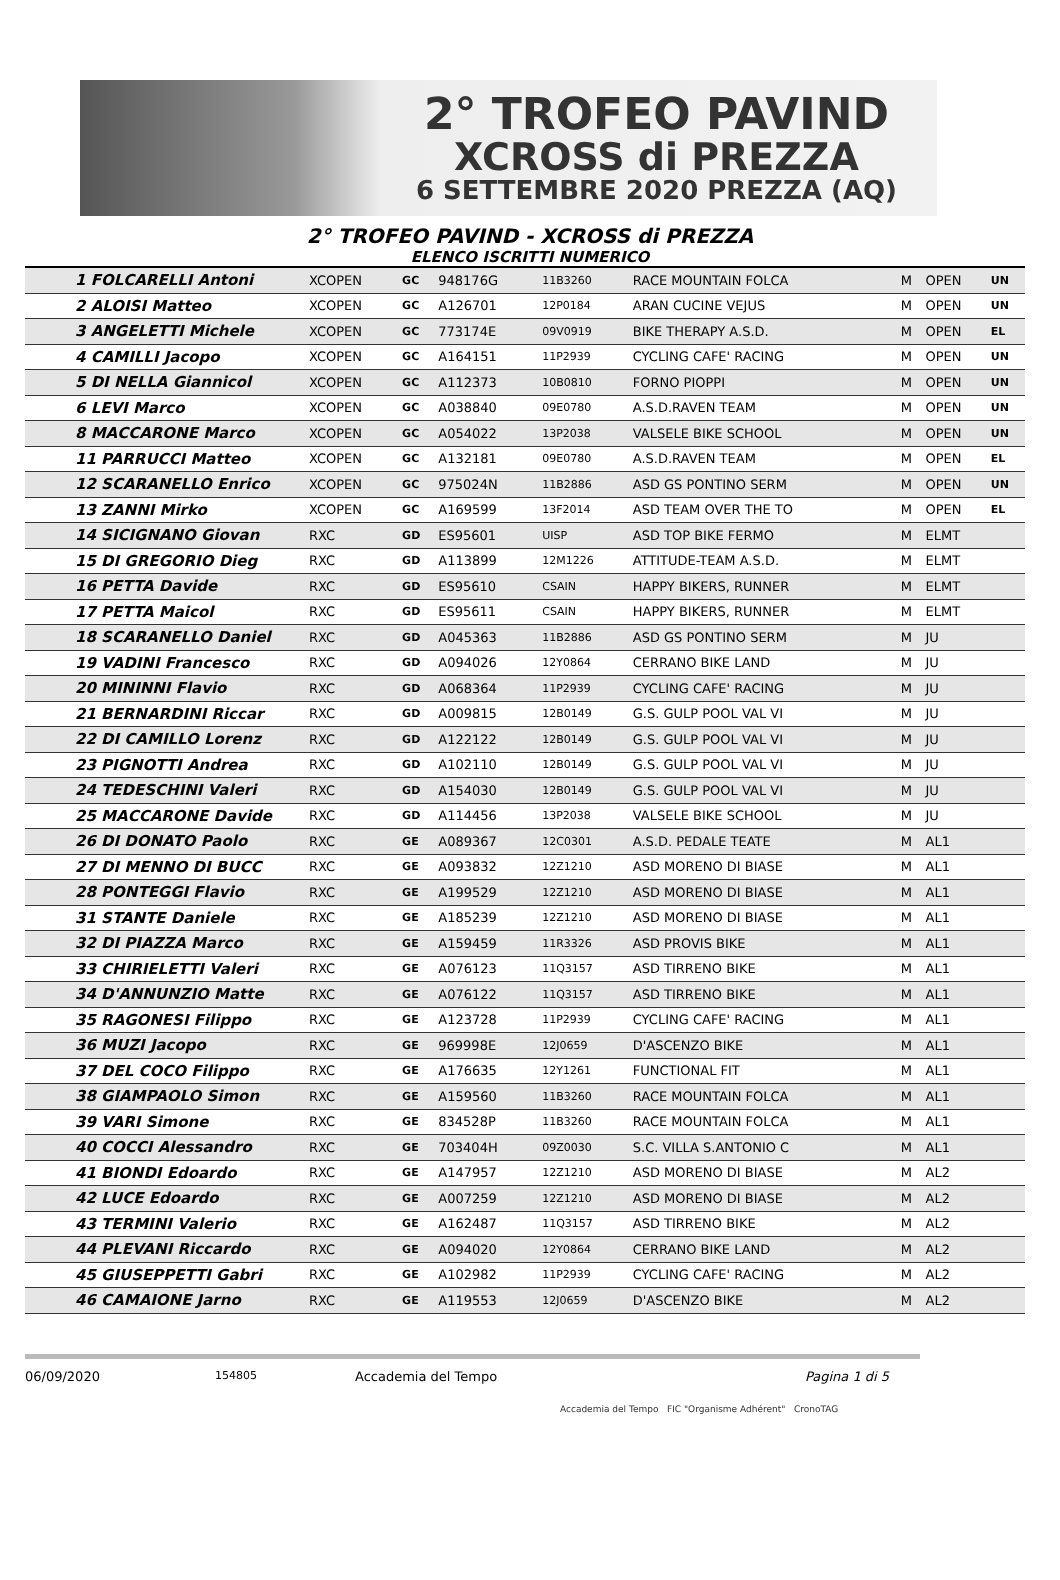2° TROFEO PAVIND
XCROSS di PREZZA
6 SETTEMBRE 2020 PREZZA (AQ)
2° TROFEO PAVIND - XCROSS di PREZZA
ELENCO ISCRITTI NUMERICO
| 1 FOLCARELLI Antoni | XCOPEN | GC | 948176G | 11B3260 | RACE MOUNTAIN FOLCA | M | OPEN | UN |
| 2 ALOISI Matteo | XCOPEN | GC | A126701 | 12P0184 | ARAN CUCINE VEJUS | M | OPEN | UN |
| 3 ANGELETTI Michele | XCOPEN | GC | 773174E | 09V0919 | BIKE THERAPY A.S.D. | M | OPEN | EL |
| 4 CAMILLI Jacopo | XCOPEN | GC | A164151 | 11P2939 | CYCLING CAFE' RACING | M | OPEN | UN |
| 5 DI NELLA Giannicol | XCOPEN | GC | A112373 | 10B0810 | FORNO PIOPPI | M | OPEN | UN |
| 6 LEVI Marco | XCOPEN | GC | A038840 | 09E0780 | A.S.D.RAVEN TEAM | M | OPEN | UN |
| 8 MACCARONE Marco | XCOPEN | GC | A054022 | 13P2038 | VALSELE BIKE SCHOOL | M | OPEN | UN |
| 11 PARRUCCI Matteo | XCOPEN | GC | A132181 | 09E0780 | A.S.D.RAVEN TEAM | M | OPEN | EL |
| 12 SCARANELLO Enrico | XCOPEN | GC | 975024N | 11B2886 | ASD GS PONTINO SERM | M | OPEN | UN |
| 13 ZANNI Mirko | XCOPEN | GC | A169599 | 13F2014 | ASD TEAM OVER THE TO | M | OPEN | EL |
| 14 SICIGNANO Giovan | RXC | GD | ES95601 | UISP | ASD TOP BIKE FERMO | M | ELMT | |
| 15 DI GREGORIO Dieg | RXC | GD | A113899 | 12M1226 | ATTITUDE-TEAM A.S.D. | M | ELMT | |
| 16 PETTA Davide | RXC | GD | ES95610 | CSAIN | HAPPY BIKERS, RUNNER | M | ELMT | |
| 17 PETTA Maicol | RXC | GD | ES95611 | CSAIN | HAPPY BIKERS, RUNNER | M | ELMT | |
| 18 SCARANELLO Daniel | RXC | GD | A045363 | 11B2886 | ASD GS PONTINO SERM | M | JU | |
| 19 VADINI Francesco | RXC | GD | A094026 | 12Y0864 | CERRANO BIKE LAND | M | JU | |
| 20 MININNI Flavio | RXC | GD | A068364 | 11P2939 | CYCLING CAFE' RACING | M | JU | |
| 21 BERNARDINI Riccar | RXC | GD | A009815 | 12B0149 | G.S. GULP POOL VAL VI | M | JU | |
| 22 DI CAMILLO Lorenz | RXC | GD | A122122 | 12B0149 | G.S. GULP POOL VAL VI | M | JU | |
| 23 PIGNOTTI Andrea | RXC | GD | A102110 | 12B0149 | G.S. GULP POOL VAL VI | M | JU | |
| 24 TEDESCHINI Valeri | RXC | GD | A154030 | 12B0149 | G.S. GULP POOL VAL VI | M | JU | |
| 25 MACCARONE Davide | RXC | GD | A114456 | 13P2038 | VALSELE BIKE SCHOOL | M | JU | |
| 26 DI DONATO Paolo | RXC | GE | A089367 | 12C0301 | A.S.D. PEDALE TEATE | M | AL1 | |
| 27 DI MENNO DI BUCC | RXC | GE | A093832 | 12Z1210 | ASD MORENO DI BIASE | M | AL1 | |
| 28 PONTEGGI Flavio | RXC | GE | A199529 | 12Z1210 | ASD MORENO DI BIASE | M | AL1 | |
| 31 STANTE Daniele | RXC | GE | A185239 | 12Z1210 | ASD MORENO DI BIASE | M | AL1 | |
| 32 DI PIAZZA Marco | RXC | GE | A159459 | 11R3326 | ASD PROVIS BIKE | M | AL1 | |
| 33 CHIRIELETTI Valeri | RXC | GE | A076123 | 11Q3157 | ASD TIRRENO BIKE | M | AL1 | |
| 34 D'ANNUNZIO Matte | RXC | GE | A076122 | 11Q3157 | ASD TIRRENO BIKE | M | AL1 | |
| 35 RAGONESI Filippo | RXC | GE | A123728 | 11P2939 | CYCLING CAFE' RACING | M | AL1 | |
| 36 MUZI Jacopo | RXC | GE | 969998E | 12J0659 | D'ASCENZO BIKE | M | AL1 | |
| 37 DEL COCO Filippo | RXC | GE | A176635 | 12Y1261 | FUNCTIONAL FIT | M | AL1 | |
| 38 GIAMPAOLO Simon | RXC | GE | A159560 | 11B3260 | RACE MOUNTAIN FOLCA | M | AL1 | |
| 39 VARI Simone | RXC | GE | 834528P | 11B3260 | RACE MOUNTAIN FOLCA | M | AL1 | |
| 40 COCCI Alessandro | RXC | GE | 703404H | 09Z0030 | S.C. VILLA S.ANTONIO C | M | AL1 | |
| 41 BIONDI Edoardo | RXC | GE | A147957 | 12Z1210 | ASD MORENO DI BIASE | M | AL2 | |
| 42 LUCE Edoardo | RXC | GE | A007259 | 12Z1210 | ASD MORENO DI BIASE | M | AL2 | |
| 43 TERMINI Valerio | RXC | GE | A162487 | 11Q3157 | ASD TIRRENO BIKE | M | AL2 | |
| 44 PLEVANI Riccardo | RXC | GE | A094020 | 12Y0864 | CERRANO BIKE LAND | M | AL2 | |
| 45 GIUSEPPETTI Gabri | RXC | GE | A102982 | 11P2939 | CYCLING CAFE' RACING | M | AL2 | |
| 46 CAMAIONE Jarno | RXC | GE | A119553 | 12J0659 | D'ASCENZO BIKE | M | AL2 | |
06/09/2020 154805 Accademia del Tempo Pagina 1 di 5
Accademia del Tempo FIC "Organisme Adhérent" CronoTAG